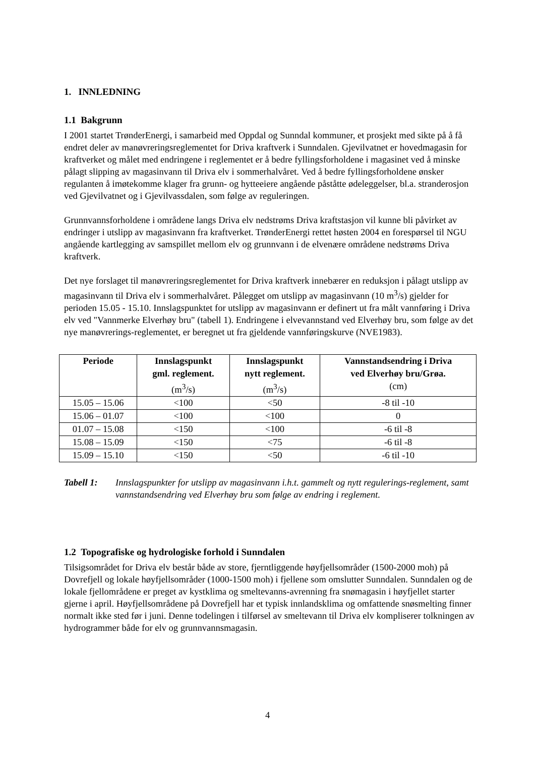1. INNLEDNING
1.1 Bakgrunn
I 2001 startet TrønderEnergi, i samarbeid med Oppdal og Sunndal kommuner, et prosjekt med sikte på å få endret deler av manøvreringsreglementet for Driva kraftverk i Sunndalen. Gjevilvatnet er hovedmagasin for kraftverket og målet med endringene i reglementet er å bedre fyllingsforholdene i magasinet ved å minske pålagt slipping av magasinvann til Driva elv i sommerhalvåret. Ved å bedre fyllingsforholdene ønsker regulanten å imøtekomme klager fra grunn- og hytteeiere angående påståtte ødeleggelser, bl.a. stranderosjon ved Gjevilvatnet og i Gjevilvassdalen, som følge av reguleringen.
Grunnvannsforholdene i områdene langs Driva elv nedstrøms Driva kraftstasjon vil kunne bli påvirket av endringer i utslipp av magasinvann fra kraftverket. TrønderEnergi rettet høsten 2004 en forespørsel til NGU angående kartlegging av samspillet mellom elv og grunnvann i de elvenære områdene nedstrøms Driva kraftverk.
Det nye forslaget til manøvreringsreglementet for Driva kraftverk innebærer en reduksjon i pålagt utslipp av magasinvann til Driva elv i sommerhalvåret. Pålegget om utslipp av magasinvann (10 m<sup>3</sup>/s) gjelder for perioden 15.05 - 15.10. Innslagspunktet for utslipp av magasinvann er definert ut fra målt vannføring i Driva elv ved "Vannmerke Elverhøy bru" (tabell 1). Endringene i elvevannstand ved Elverhøy bru, som følge av det nye manøvrerings-reglementet, er beregnet ut fra gjeldende vannføringskurve (NVE1983).
| Periode | Innslagspunkt gml. reglement. (m<sup>3</sup>/s) | Innslagspunkt nytt reglement. (m<sup>3</sup>/s) | Vannstandsendring i Driva ved Elverhøy bru/Grøa. (cm) |
| --- | --- | --- | --- |
| 15.05 – 15.06 | <100 | <50 | -8 til -10 |
| 15.06 – 01.07 | <100 | <100 | 0 |
| 01.07 – 15.08 | <150 | <100 | -6 til -8 |
| 15.08 – 15.09 | <150 | <75 | -6 til -8 |
| 15.09 – 15.10 | <150 | <50 | -6 til -10 |
Tabell 1: Innslagspunkter for utslipp av magasinvann i.h.t. gammelt og nytt regulerings-reglement, samt vannstandsendring ved Elverhøy bru som følge av endring i reglement.
1.2 Topografiske og hydrologiske forhold i Sunndalen
Tilsigsområdet for Driva elv består både av store, fjerntliggende høyfjellsområder (1500-2000 moh) på Dovrefjell og lokale høyfjellsområder (1000-1500 moh) i fjellene som omslutter Sunndalen. Sunndalen og de lokale fjellområdene er preget av kystklima og smeltevanns-avrenning fra snømagasin i høyfjellet starter gjerne i april. Høyfjellsområdene på Dovrefjell har et typisk innlandsklima og omfattende snøsmelting finner normalt ikke sted før i juni. Denne todelingen i tilførsel av smeltevann til Driva elv kompliserer tolkningen av hydrogrammer både for elv og grunnvannsmagasin.
4